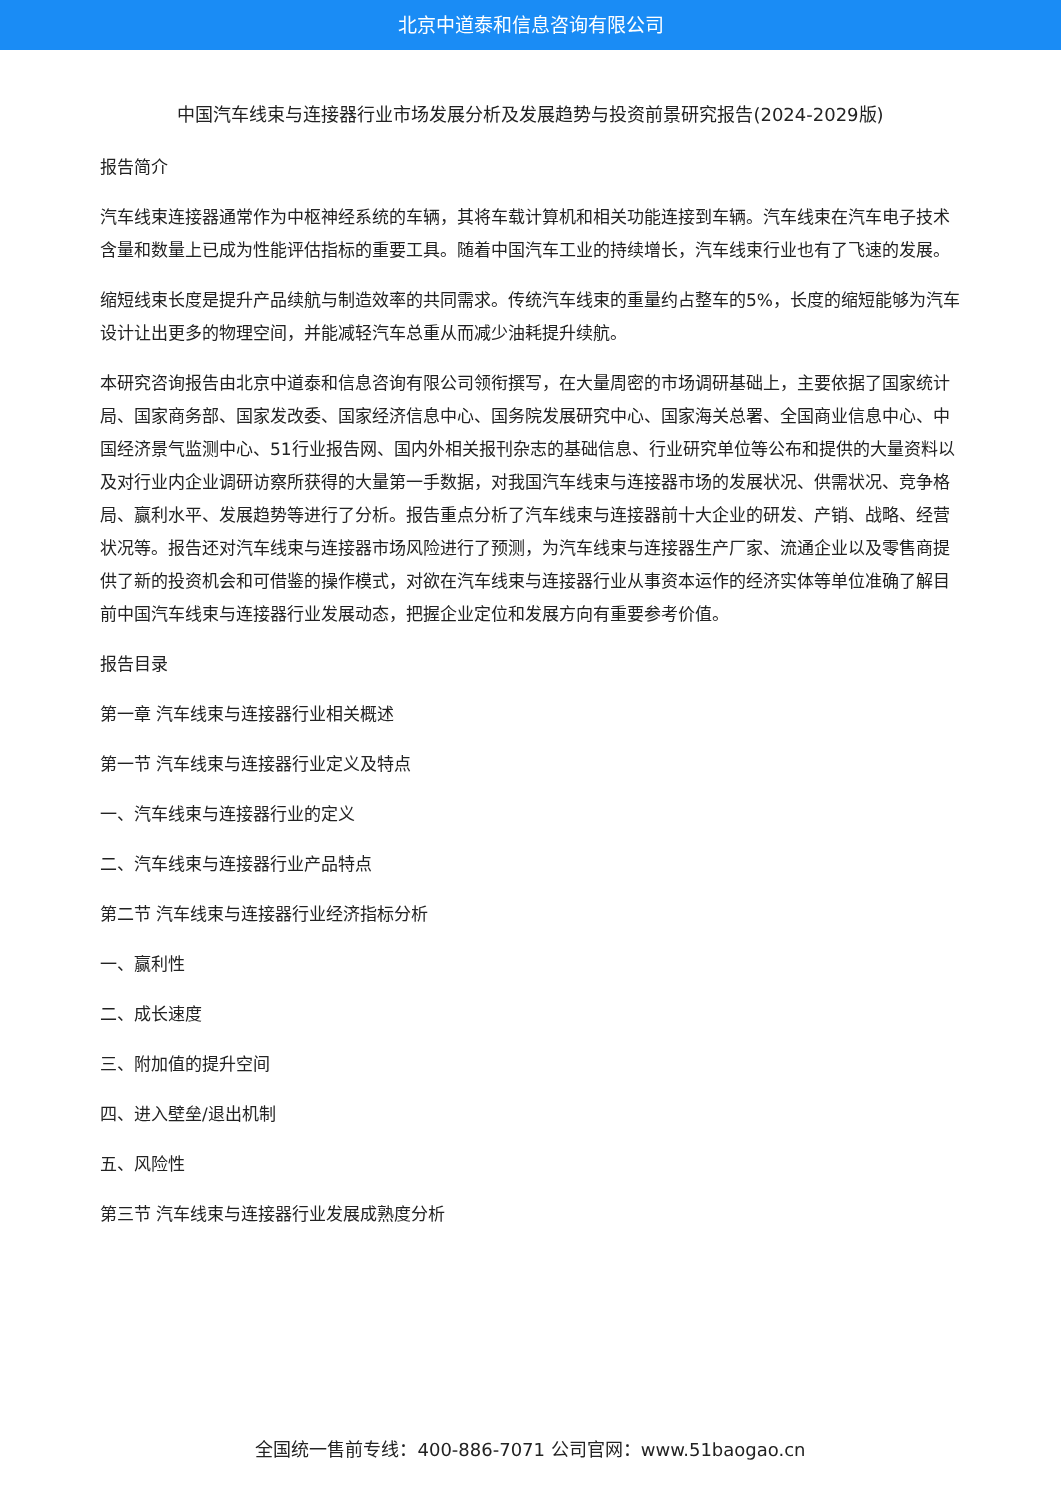北京中道泰和信息咨询有限公司
中国汽车线束与连接器行业市场发展分析及发展趋势与投资前景研究报告(2024-2029版)
报告简介
汽车线束连接器通常作为中枢神经系统的车辆，其将车载计算机和相关功能连接到车辆。汽车线束在汽车电子技术含量和数量上已成为性能评估指标的重要工具。随着中国汽车工业的持续增长，汽车线束行业也有了飞速的发展。
缩短线束长度是提升产品续航与制造效率的共同需求。传统汽车线束的重量约占整车的5%，长度的缩短能够为汽车设计让出更多的物理空间，并能减轻汽车总重从而减少油耗提升续航。
本研究咨询报告由北京中道泰和信息咨询有限公司领衔撰写，在大量周密的市场调研基础上，主要依据了国家统计局、国家商务部、国家发改委、国家经济信息中心、国务院发展研究中心、国家海关总署、全国商业信息中心、中国经济景气监测中心、51行业报告网、国内外相关报刊杂志的基础信息、行业研究单位等公布和提供的大量资料以及对行业内企业调研访察所获得的大量第一手数据，对我国汽车线束与连接器市场的发展状况、供需状况、竞争格局、赢利水平、发展趋势等进行了分析。报告重点分析了汽车线束与连接器前十大企业的研发、产销、战略、经营状况等。报告还对汽车线束与连接器市场风险进行了预测，为汽车线束与连接器生产厂家、流通企业以及零售商提供了新的投资机会和可借鉴的操作模式，对欲在汽车线束与连接器行业从事资本运作的经济实体等单位准确了解目前中国汽车线束与连接器行业发展动态，把握企业定位和发展方向有重要参考价值。
报告目录
第一章 汽车线束与连接器行业相关概述
第一节 汽车线束与连接器行业定义及特点
一、汽车线束与连接器行业的定义
二、汽车线束与连接器行业产品特点
第二节 汽车线束与连接器行业经济指标分析
一、赢利性
二、成长速度
三、附加值的提升空间
四、进入壁垒/退出机制
五、风险性
第三节 汽车线束与连接器行业发展成熟度分析
全国统一售前专线：400-886-7071 公司官网：www.51baogao.cn